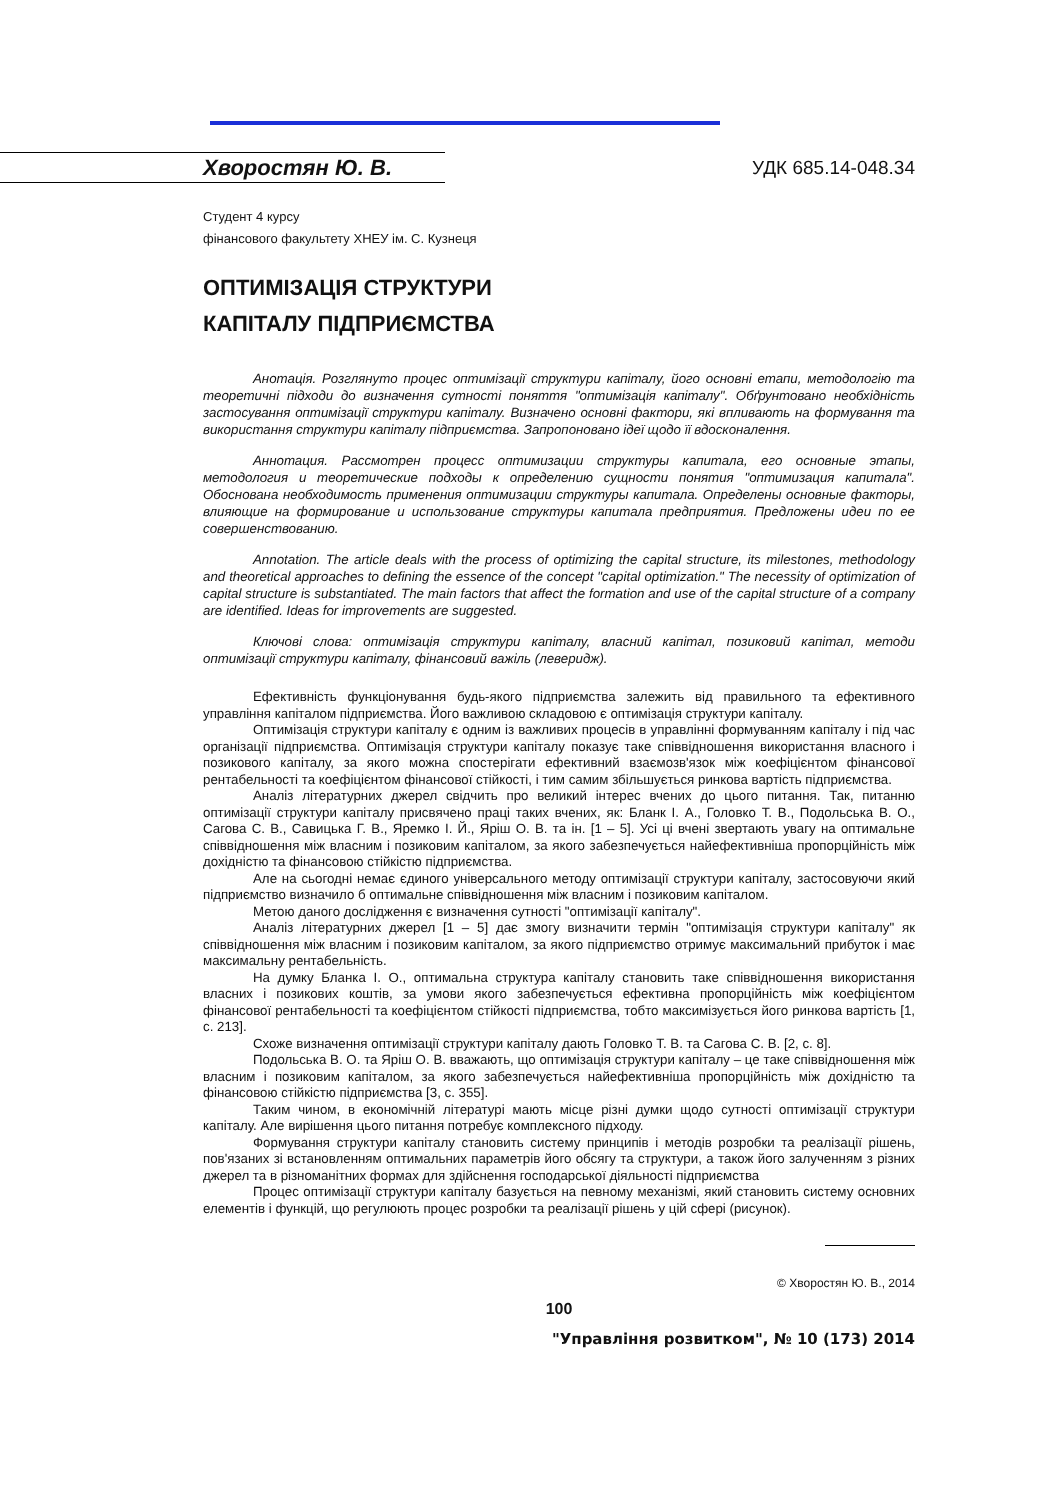Хворостян Ю. В. УДК 685.14-048.34
Студент 4 курсу
фінансового факультету ХНЕУ ім. С. Кузнеця
ОПТИМІЗАЦІЯ СТРУКТУРИ
КАПІТАЛУ ПІДПРИЄМСТВА
Анотація. Розглянуто процес оптимізації структури капіталу, його основні етапи, методологію та теоретичні підходи до визначення сутності поняття "оптимізація капіталу". Обґрунтовано необхідність застосування оптимізації структури капіталу. Визначено основні фактори, які впливають на формування та використання структури капіталу підприємства. Запропоновано ідеї щодо її вдосконалення.
Аннотация. Рассмотрен процесс оптимизации структуры капитала, его основные этапы, методология и теоретические подходы к определению сущности понятия "оптимизация капитала". Обоснована необходимость применения оптимизации структуры капитала. Определены основные факторы, влияющие на формирование и использование структуры капитала предприятия. Предложены идеи по ее совершенствованию.
Annotation. The article deals with the process of optimizing the capital structure, its milestones, methodology and theoretical approaches to defining the essence of the concept "capital optimization." The necessity of optimization of capital structure is substantiated. The main factors that affect the formation and use of the capital structure of a company are identified. Ideas for improvements are suggested.
Ключові слова: оптимізація структури капіталу, власний капітал, позиковий капітал, методи оптимізації структури капіталу, фінансовий важіль (леверидж).
Ефективність функціонування будь-якого підприємства залежить від правильного та ефективного управління капіталом підприємства. Його важливою складовою є оптимізація структури капіталу.
Оптимізація структури капіталу є одним із важливих процесів в управлінні формуванням капіталу і під час організації підприємства. Оптимізація структури капіталу показує таке співвідношення використання власного і позикового капіталу, за якого можна спостерігати ефективний взаємозв'язок між коефіцієнтом фінансової рентабельності та коефіцієнтом фінансової стійкості, і тим самим збільшується ринкова вартість підприємства.
Аналіз літературних джерел свідчить про великий інтерес вчених до цього питання. Так, питанню оптимізації структури капіталу присвячено праці таких вчених, як: Бланк І. А., Головко Т. В., Подольська В. О., Сагова С. В., Савицька Г. В., Яремко І. Й., Яріш О. В. та ін. [1 – 5]. Усі ці вчені звертають увагу на оптимальне співвідношення між власним і позиковим капіталом, за якого забезпечується найефективніша пропорційність між дохідністю та фінансовою стійкістю підприємства.
Але на сьогодні немає єдиного універсального методу оптимізації структури капіталу, застосовуючи який підприємство визначило б оптимальне співвідношення між власним і позиковим капіталом.
Метою даного дослідження є визначення сутності "оптимізації капіталу".
Аналіз літературних джерел [1 – 5] дає змогу визначити термін "оптимізація структури капіталу" як співвідношення між власним і позиковим капіталом, за якого підприємство отримує максимальний прибуток і має максимальну рентабельність.
На думку Бланка І. О., оптимальна структура капіталу становить таке співвідношення використання власних і позикових коштів, за умови якого забезпечується ефективна пропорційність між коефіцієнтом фінансової рентабельності та коефіцієнтом стійкості підприємства, тобто максимізується його ринкова вартість [1, с. 213].
Схоже визначення оптимізації структури капіталу дають Головко Т. В. та Сагова С. В. [2, с. 8].
Подольська В. О. та Яріш О. В. вважають, що оптимізація структури капіталу – це таке співвідношення між власним і позиковим капіталом, за якого забезпечується найефективніша пропорційність між дохідністю та фінансовою стійкістю підприємства [3, с. 355].
Таким чином, в економічній літературі мають місце різні думки щодо сутності оптимізації структури капіталу. Але вирішення цього питання потребує комплексного підходу.
Формування структури капіталу становить систему принципів і методів розробки та реалізації рішень, пов'язаних зі встановленням оптимальних параметрів його обсягу та структури, а також його залученням з різних джерел та в різноманітних формах для здійснення господарської діяльності підприємства
Процес оптимізації структури капіталу базується на певному механізмі, який становить систему основних елементів і функцій, що регулюють процес розробки та реалізації рішень у цій сфері (рисунок).
© Хворостян Ю. В., 2014
100
"Управління розвитком", № 10 (173) 2014